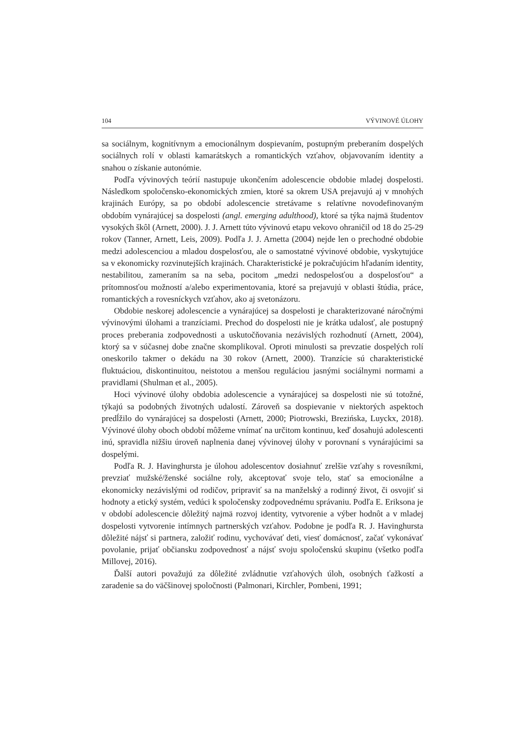104 VÝVINOVÉ ÚLOHY
sa sociálnym, kognitívnym a emocionálnym dospievaním, postupným preberaním dospelých sociálnych rolí v oblasti kamarátskych a romantických vzťahov, objavovaním identity a snahou o získanie autonómie.
Podľa vývinových teórií nastupuje ukončením adolescencie obdobie mladej dospelosti. Následkom spoločensko-ekonomických zmien, ktoré sa okrem USA prejavujú aj v mnohých krajinách Európy, sa po období adolescencie stretávame s relatívne novodefinovaným obdobím vynárajúcej sa dospelosti (angl. emerging adulthood), ktoré sa týka najmä študentov vysokých škôl (Arnett, 2000). J. J. Arnett túto vývinovú etapu vekovo ohraničil od 18 do 25-29 rokov (Tanner, Arnett, Leis, 2009). Podľa J. J. Arnetta (2004) nejde len o prechodné obdobie medzi adolescenciou a mladou dospelosťou, ale o samostatné vývinové obdobie, vyskytujúce sa v ekonomicky rozvinutejších krajinách. Charakteristické je pokračujúcim hľadaním identity, nestabilitou, zameraním sa na seba, pocitom „medzi nedospelosťou a dospelosťou“ a prítomnosťou možností a/alebo experimentovania, ktoré sa prejavujú v oblasti štúdia, práce, romantických a rovesníckych vzťahov, ako aj svetonázoru.
Obdobie neskorej adolescencie a vynárajúcej sa dospelosti je charakterizované náročnými vývinovými úlohami a tranzíciami. Prechod do dospelosti nie je krátka udalosť, ale postupný proces preberania zodpovednosti a uskutočňovania nezávislých rozhodnutí (Arnett, 2004), ktorý sa v súčasnej dobe značne skomplikoval. Oproti minulosti sa prevzatie dospelých rolí oneskorilo takmer o dekádu na 30 rokov (Arnett, 2000). Tranzície sú charakteristické fluktuáciou, diskontinuitou, neistotou a menšou reguláciou jasnými sociálnymi normami a pravidlami (Shulman et al., 2005).
Hoci vývinové úlohy obdobia adolescencie a vynárajúcej sa dospelosti nie sú totožné, týkajú sa podobných životných udalostí. Zároveň sa dospievanie v niektorých aspektoch predĺžilo do vynárajúcej sa dospelosti (Arnett, 2000; Piotrowski, Brezińska, Luyckx, 2018). Vývinové úlohy oboch období môžeme vnímať na určitom kontinuu, keď dosahujú adolescenti inú, spravidla nižšiu úroveň naplnenia danej vývinovej úlohy v porovnaní s vynárajúcimi sa dospelými.
Podľa R. J. Havinghursta je úlohou adolescentov dosiahnuť zrelšie vzťahy s rovesníkmi, prevziať mužské/ženské sociálne roly, akceptovať svoje telo, stať sa emocionálne a ekonomicky nezávislými od rodičov, pripraviť sa na manželský a rodinný život, či osvojiť si hodnoty a etický systém, vedúci k spoločensky zodpovednému správaniu. Podľa E. Eriksona je v období adolescencie dôležitý najmä rozvoj identity, vytvorenie a výber hodnôt a v mladej dospelosti vytvorenie intímnych partnerských vzťahov. Podobne je podľa R. J. Havinghursta dôležité nájsť si partnera, založiť rodinu, vychovávať deti, viesť domácnosť, začať vykonávať povolanie, prijať občiansku zodpovednosť a nájsť svoju spoločenskú skupinu (všetko podľa Millovej, 2016).
Ďalší autori považujú za dôležité zvládnutie vzťahových úloh, osobných ťažkostí a zaradenie sa do väčšinovej spoločnosti (Palmonari, Kirchler, Pombeni, 1991;